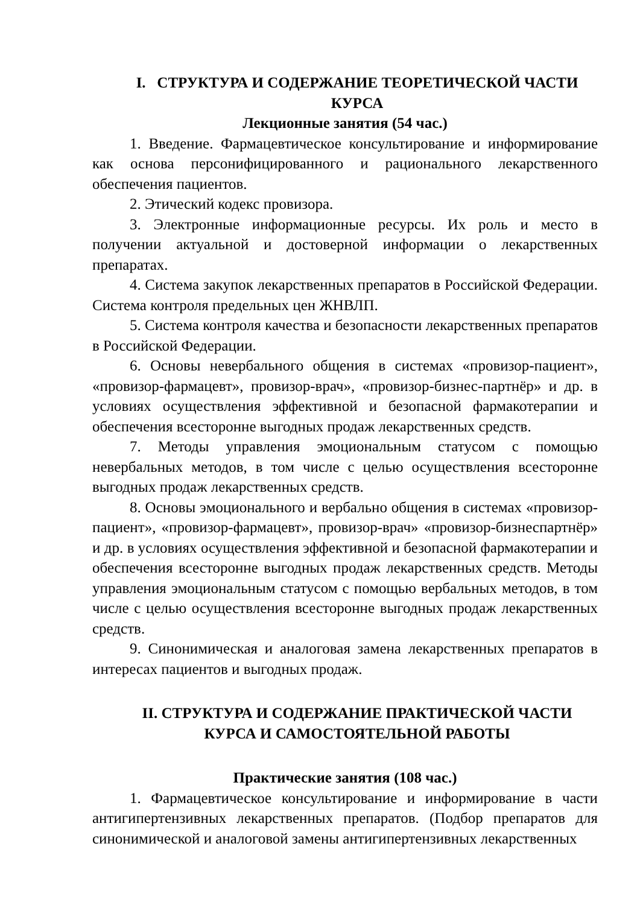I. СТРУКТУРА И СОДЕРЖАНИЕ ТЕОРЕТИЧЕСКОЙ ЧАСТИ КУРСА
Лекционные занятия (54 час.)
1. Введение. Фармацевтическое консультирование и информирование как основа персонифицированного и рационального лекарственного обеспечения пациентов.
2. Этический кодекс провизора.
3. Электронные информационные ресурсы. Их роль и место в получении актуальной и достоверной информации о лекарственных препаратах.
4. Система закупок лекарственных препаратов в Российской Федерации. Система контроля предельных цен ЖНВЛП.
5. Система контроля качества и безопасности лекарственных препаратов в Российской Федерации.
6. Основы невербального общения в системах «провизор-пациент», «провизор-фармацевт», провизор-врач», «провизор-бизнес-партнёр» и др. в условиях осуществления эффективной и безопасной фармакотерапии и обеспечения всесторонне выгодных продаж лекарственных средств.
7. Методы управления эмоциональным статусом с помощью невербальных методов, в том числе с целью осуществления всесторонне выгодных продаж лекарственных средств.
8. Основы эмоционального и вербально общения в системах «провизор-пациент», «провизор-фармацевт», провизор-врач» «провизор-бизнеспартнёр» и др. в условиях осуществления эффективной и безопасной фармакотерапии и обеспечения всесторонне выгодных продаж лекарственных средств. Методы управления эмоциональным статусом с помощью вербальных методов, в том числе с целью осуществления всесторонне выгодных продаж лекарственных средств.
9. Синонимическая и аналоговая замена лекарственных препаратов в интересах пациентов и выгодных продаж.
II. СТРУКТУРА И СОДЕРЖАНИЕ ПРАКТИЧЕСКОЙ ЧАСТИ КУРСА И САМОСТОЯТЕЛЬНОЙ РАБОТЫ
Практические занятия (108 час.)
1. Фармацевтическое консультирование и информирование в части антигипертензивных лекарственных препаратов. (Подбор препаратов для синонимической и аналоговой замены антигипертензивных лекарственных